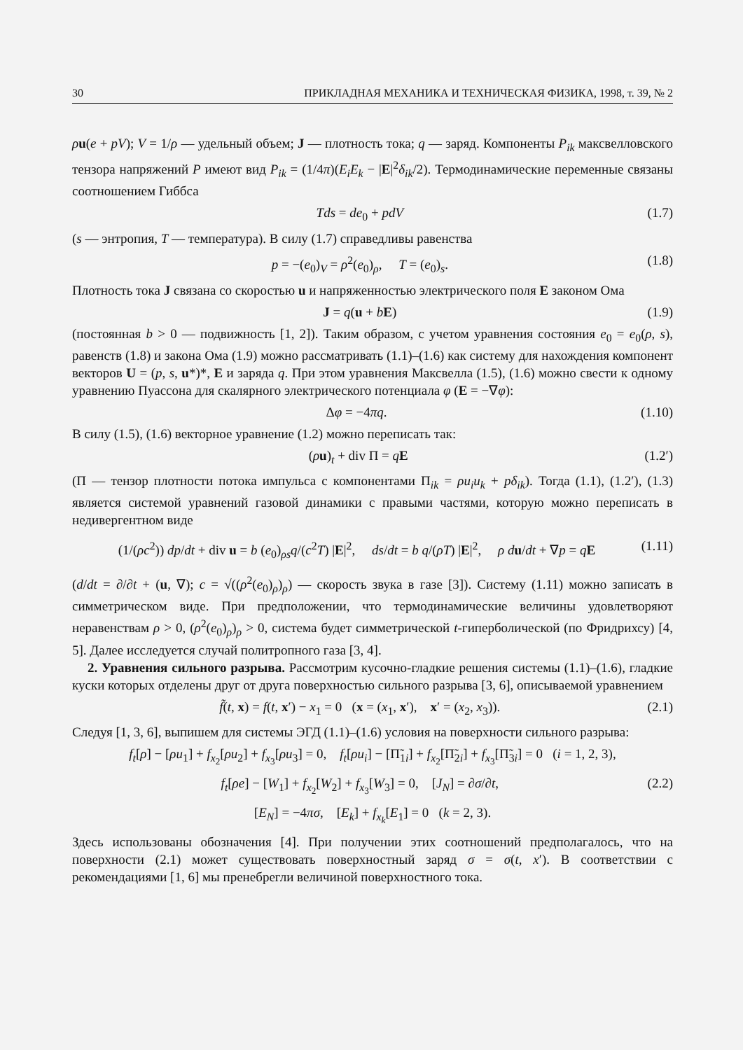30 ПРИКЛАДНАЯ МЕХАНИКА И ТЕХНИЧЕСКАЯ ФИЗИКА, 1998, т. 39, № 2
ρu(e + pV); V = 1/ρ — удельный объем; J — плотность тока; q — заряд. Компоненты P<sub>ik</sub> максвелловского тензора напряжений P имеют вид P<sub>ik</sub> = (1/4π)(E<sub>i</sub>E<sub>k</sub> − |E|<sup>2</sup>δ<sub>ik</sub>/2). Термодинамические переменные связаны соотношением Гиббса
Tds = de<sub>0</sub> + pdV (1.7)
(s — энтропия, T — температура). В силу (1.7) справедливы равенства
p = −(e<sub>0</sub>)<sub>V</sub> = ρ<sup>2</sup>(e<sub>0</sub>)<sub>ρ</sub>, T = (e<sub>0</sub>)<sub>s</sub>. (1.8)
Плотность тока J связана со скоростью u и напряженностью электрического поля E законом Ома
J = q(u + bE) (1.9)
(постоянная b > 0 — подвижность [1, 2]). Таким образом, с учетом уравнения состояния e<sub>0</sub> = e<sub>0</sub>(ρ, s), равенств (1.8) и закона Ома (1.9) можно рассматривать (1.1)–(1.6) как систему для нахождения компонент векторов U = (p, s, u*)*, E и заряда q. При этом уравнения Максвелла (1.5), (1.6) можно свести к одному уравнению Пуассона для скалярного электрического потенциала φ (E = −∇φ):
Δφ = −4πq. (1.10)
В силу (1.5), (1.6) векторное уравнение (1.2) можно переписать так:
(ρu)<sub>t</sub> + div Π = qE (1.2′)
(Π — тензор плотности потока импульса с компонентами Π<sub>ik</sub> = ρu<sub>i</sub>u<sub>k</sub> + pδ<sub>ik</sub>). Тогда (1.1), (1.2′), (1.3) является системой уравнений газовой динамики с правыми частями, которую можно переписать в недивергентном виде
(1/(ρc<sup>2</sup>)) dp/dt + div u = b (e<sub>0</sub>)<sub>ρs</sub>q/(c<sup>2</sup>T) |E|<sup>2</sup>, ds/dt = b q/(ρT) |E|<sup>2</sup>, ρ du/dt + ∇p = qE (1.11)
(d/dt = ∂/∂t + (u, ∇); c = √((ρ<sup>2</sup>(e<sub>0</sub>)<sub>ρ</sub>)<sub>ρ</sub>) — скорость звука в газе [3]). Систему (1.11) можно записать в симметрическом виде. При предположении, что термодинамические величины удовлетворяют неравенствам ρ > 0, (ρ<sup>2</sup>(e<sub>0</sub>)<sub>ρ</sub>)<sub>ρ</sub> > 0, система будет симметрической t-гиперболической (по Фридрихсу) [4, 5]. Далее исследуется случай политропного газа [3, 4].
2. Уравнения сильного разрыва. Рассмотрим кусочно-гладкие решения системы (1.1)–(1.6), гладкие куски которых отделены друг от друга поверхностью сильного разрыва [3, 6], описываемой уравнением
f̃(t, x) = f(t, x′) − x<sub>1</sub> = 0 (x = (x<sub>1</sub>, x′), x′ = (x<sub>2</sub>, x<sub>3</sub>)). (2.1)
Следуя [1, 3, 6], выпишем для системы ЭГД (1.1)–(1.6) условия на поверхности сильного разрыва:
f<sub>t</sub>[ρ] − [ρu<sub>1</sub>] + f<sub>x<sub>2</sub></sub>[ρu<sub>2</sub>] + f<sub>x<sub>3</sub></sub>[ρu<sub>3</sub>] = 0, f<sub>t</sub>[ρu<sub>i</sub>] − [Π̃<sub>1i</sub>] + f<sub>x<sub>2</sub></sub>[Π̃<sub>2i</sub>] + f<sub>x<sub>3</sub></sub>[Π̃<sub>3i</sub>] = 0 (i = 1, 2, 3),
f<sub>t</sub>[ρe] − [W<sub>1</sub>] + f<sub>x<sub>2</sub></sub>[W<sub>2</sub>] + f<sub>x<sub>3</sub></sub>[W<sub>3</sub>] = 0, [J<sub>N</sub>] = ∂σ/∂t, (2.2)
[E<sub>N</sub>] = −4πσ, [E<sub>k</sub>] + f<sub>x<sub>k</sub></sub>[E<sub>1</sub>] = 0 (k = 2, 3).
Здесь использованы обозначения [4]. При получении этих соотношений предполагалось, что на поверхности (2.1) может существовать поверхностный заряд σ = σ(t, x′). В соответствии с рекомендациями [1, 6] мы пренебрегли величиной поверхностного тока.